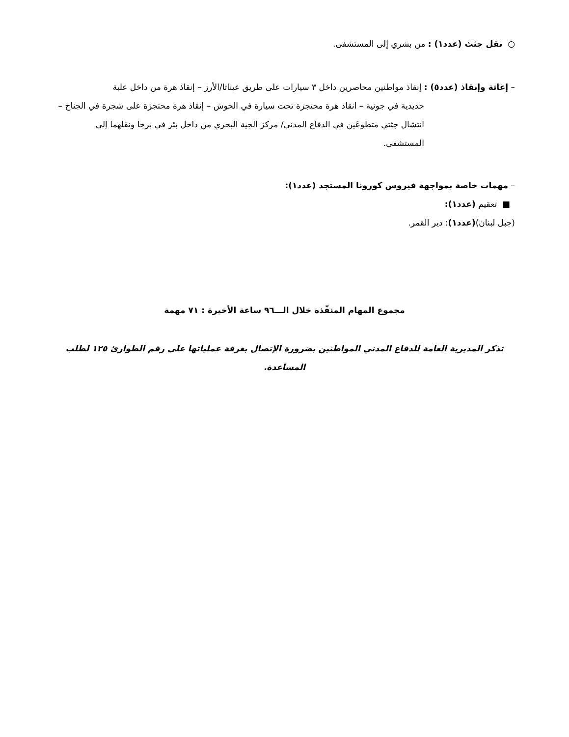○ نقل جثث (عدد١) : من بشري إلى المستشفى.
– إغاثة وإنقاذ (عدد٥) : إنقاذ مواطنين محاصرين داخل ٣ سيارات على طريق عيناتا/الأرز – إنقاذ هرة من داخل علبة
حديدية في جونية – انقاذ هرة محتجزة تحت سيارة في الحوش – إنقاذ هرة محتجزة على شجرة في الجناح – انتشال جثتي متطوعَين في الدفاع المدني/ مركز الجية البحري من داخل بئر في برجا ونقلهما إلى المستشفى.
– مهمات خاصة بمواجهة فيروس كورونا المستجد (عدد١):
■ تعقيم (عدد١):
(جبل لبنان)(عدد١): دير القمر.
مجموع المهام المنفّذة خلال الـــ٩٦ ساعة الأخيرة : ٧١ مهمة
تذكر المديرية العامة للدفاع المدني المواطنين بضرورة الإتصال بغرفة عملياتها على رقم الطوارئ ١٢٥ لطلب المساعدة.